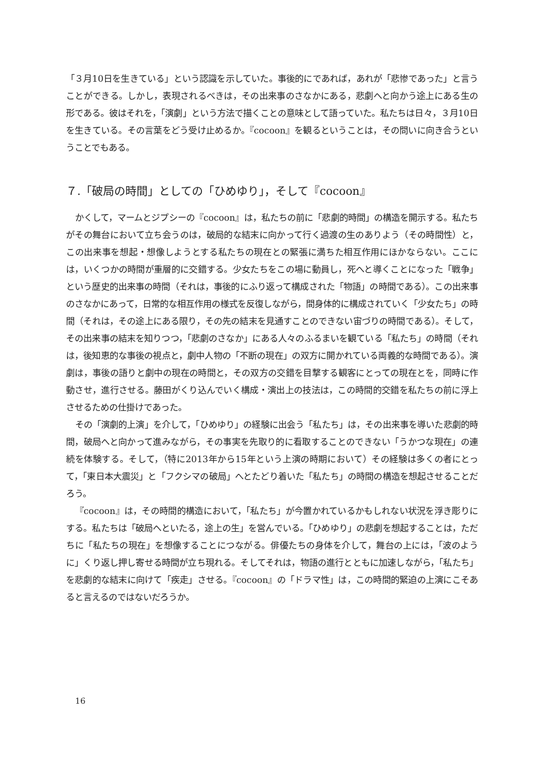「３月10日を生きている」という認識を示していた。事後的にであれば，あれが「悲惨であった」と言うことができる。しかし，表現されるべきは，その出来事のさなかにある，悲劇へと向かう途上にある生の形である。彼はそれを，「演劇」という方法で描くことの意味として語っていた。私たちは日々，３月10日を生きている。その言葉をどう受け止めるか。『cocoon』を観るということは，その問いに向き合うということでもある。
７.「破局の時間」としての「ひめゆり」，そして『cocoon』
かくして，マームとジプシーの『cocoon』は，私たちの前に「悲劇的時間」の構造を開示する。私たちがその舞台において立ち会うのは，破局的な結末に向かって行く過渡の生のありよう（その時間性）と，この出来事を想起・想像しようとする私たちの現在との緊張に満ちた相互作用にほかならない。ここには，いくつかの時間が重層的に交錯する。少女たちをこの場に動員し，死へと導くことになった「戦争」という歴史的出来事の時間（それは，事後的にふり返って構成された「物語」の時間である）。この出来事のさなかにあって，日常的な相互作用の様式を反復しながら，間身体的に構成されていく「少女たち」の時間（それは，その途上にある限り，その先の結末を見通すことのできない宙づりの時間である）。そして，その出来事の結末を知りつつ，「悲劇のさなか」にある人々のふるまいを観ている「私たち」の時間（それは，後知恵的な事後の視点と，劇中人物の「不断の現在」の双方に開かれている両義的な時間である）。演劇は，事後の語りと劇中の現在の時間と，その双方の交錯を目撃する観客にとっての現在とを，同時に作動させ，進行させる。藤田がくり込んでいく構成・演出上の技法は，この時間的交錯を私たちの前に浮上させるための仕掛けであった。
その「演劇的上演」を介して，「ひめゆり」の経験に出会う「私たち」は，その出来事を導いた悲劇的時間，破局へと向かって進みながら，その事実を先取り的に看取することのできない「うかつな現在」の連続を体験する。そして，（特に2013年から15年という上演の時期において）その経験は多くの者にとって，「東日本大震災」と「フクシマの破局」へとたどり着いた「私たち」の時間の構造を想起させることだろう。
『cocoon』は，その時間的構造において，「私たち」が今置かれているかもしれない状況を浮き彫りにする。私たちは「破局へといたる，途上の生」を営んでいる。「ひめゆり」の悲劇を想起することは，ただちに「私たちの現在」を想像することにつながる。俳優たちの身体を介して，舞台の上には，「波のように」くり返し押し寄せる時間が立ち現れる。そしてそれは，物語の進行とともに加速しながら，「私たち」を悲劇的な結末に向けて「疾走」させる。『cocoon』の「ドラマ性」は，この時間的緊迫の上演にこそあると言えるのではないだろうか。
16